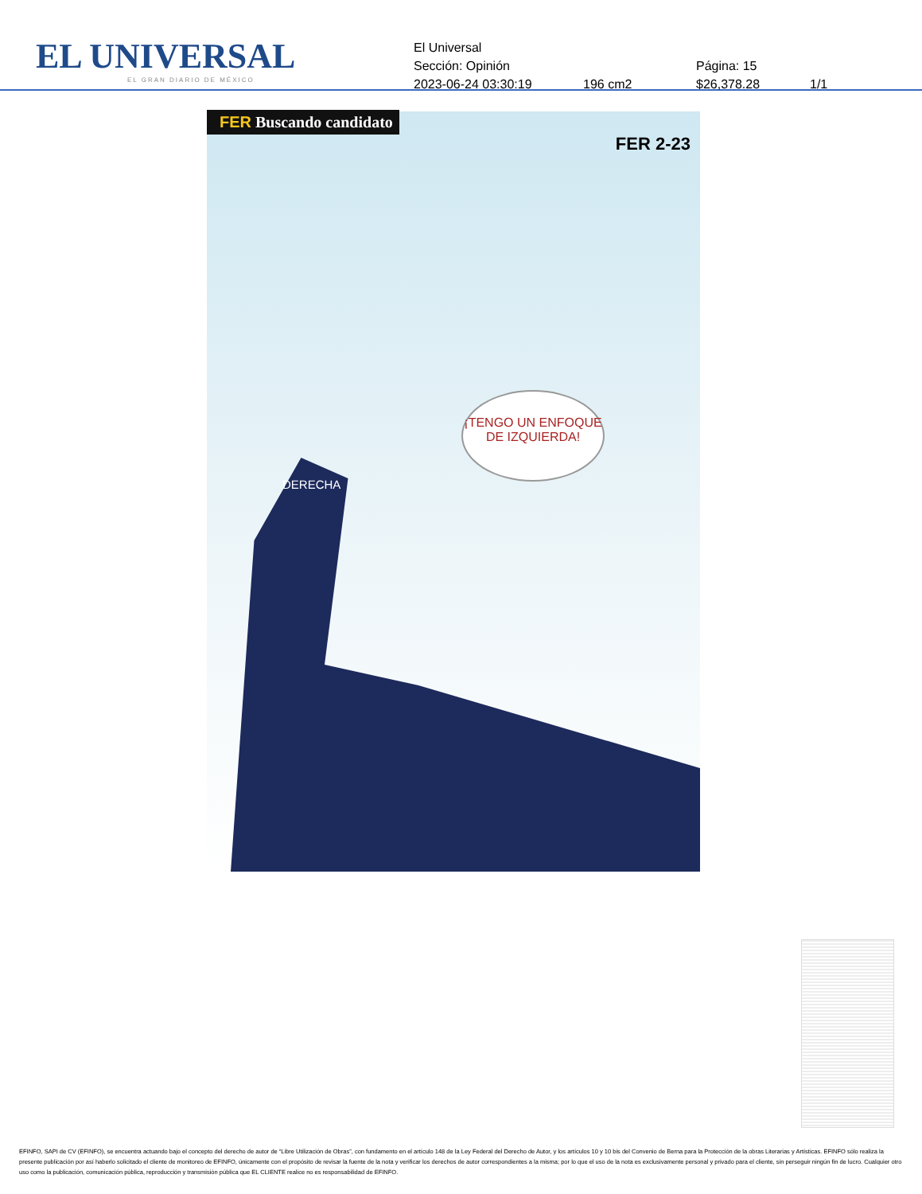EL UNIVERSAL
EL GRAN DIARIO DE MÉXICO
El Universal
Sección: Opinión Página: 15
2023-06-24 03:30:19 196 cm2 $26,378.28 1/1
FER Buscando candidato
FER 2-23
¡TENGO UN ENFOQUE DE IZQUIERDA!
DERECHA
EFINFO, SAPI de CV (EFINFO), se encuentra actuando bajo el concepto del derecho de autor de “Libre Utilización de Obras”, con fundamento en el artículo 148 de la Ley Federal del Derecho de Autor, y los artículos 10 y 10 bis del Convenio de Berna para la Protección de la obras Literarias y Artísticas. EFINFO sólo realiza la presente publicación por así haberlo solicitado el cliente de monitoreo de EFINFO, únicamente con el propósito de revisar la fuente de la nota y verificar los derechos de autor correspondientes a la misma; por lo que el uso de la nota es exclusivamente personal y privado para el cliente, sin perseguir ningún fin de lucro. Cualquier otro uso como la publicación, comunicación pública, reproducción y transmisión pública que EL CLIENTE realice no es responsabilidad de EFINFO.